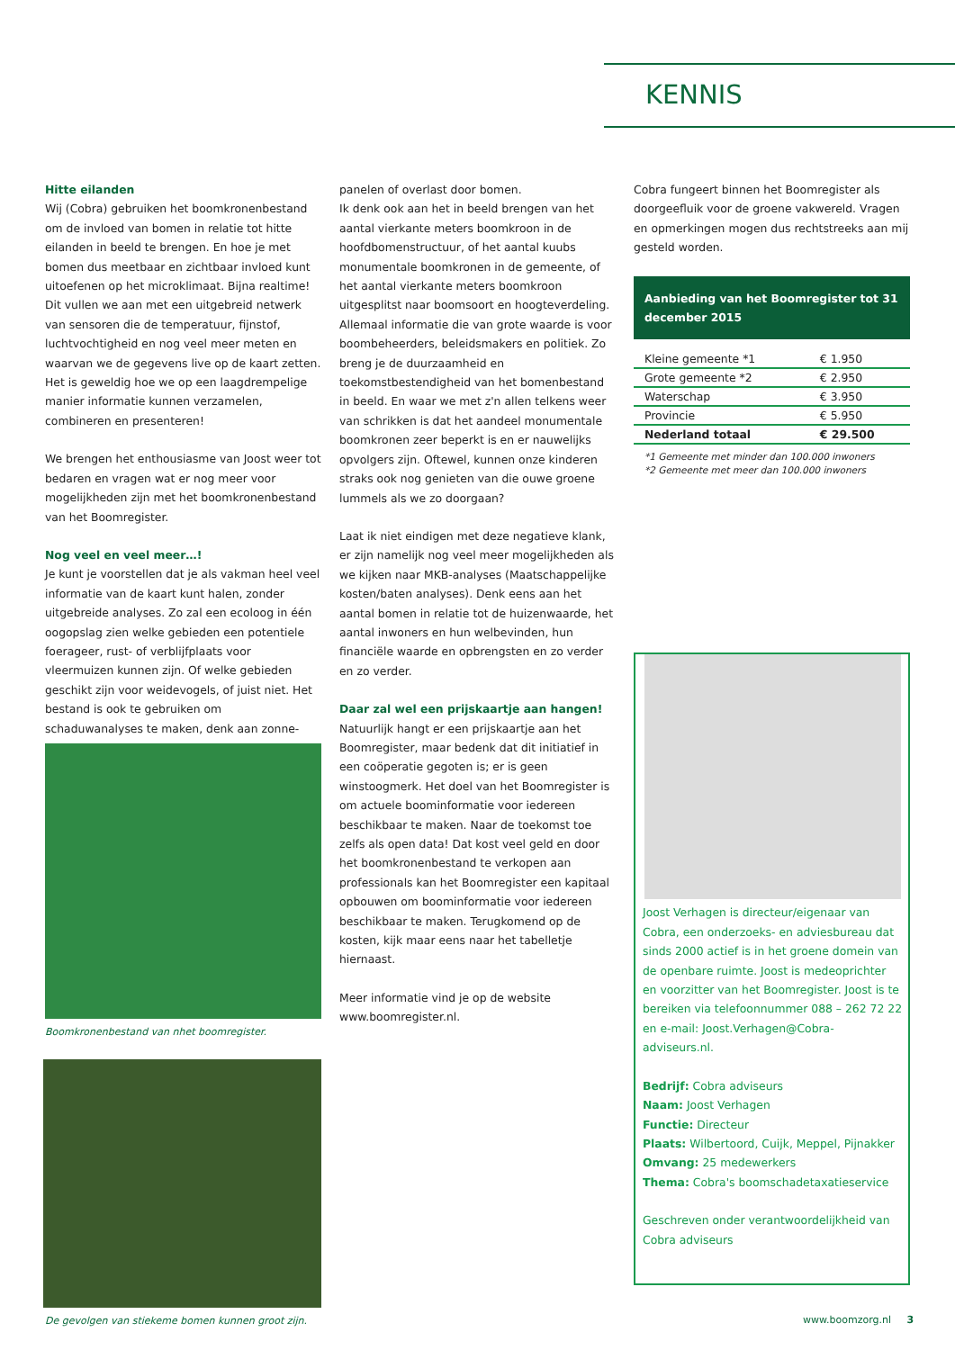KENNIS
Hitte eilanden
Wij (Cobra) gebruiken het boomkronenbestand om de invloed van bomen in relatie tot hitte eilanden in beeld te brengen. En hoe je met bomen dus meetbaar en zichtbaar invloed kunt uitoefenen op het microklimaat. Bijna realtime! Dit vullen we aan met een uitgebreid netwerk van sensoren die de temperatuur, fijnstof, luchtvochtigheid en nog veel meer meten en waarvan we de gegevens live op de kaart zetten. Het is geweldig hoe we op een laagdrempelige manier informatie kunnen verzamelen, combineren en presenteren!
We brengen het enthousiasme van Joost weer tot bedaren en vragen wat er nog meer voor mogelijkheden zijn met het boomkronenbestand van het Boomregister.
Nog veel en veel meer…!
Je kunt je voorstellen dat je als vakman heel veel informatie van de kaart kunt halen, zonder uitgebreide analyses. Zo zal een ecoloog in één oogopslag zien welke gebieden een potentiele foerageer, rust- of verblijfplaats voor vleermuizen kunnen zijn. Of welke gebieden geschikt zijn voor weidevogels, of juist niet. Het bestand is ook te gebruiken om schaduwanalyses te maken, denk aan zonne-
Boomkronenbestand van nhet boomregister.
De gevolgen van stiekeme bomen kunnen groot zijn.
panelen of overlast door bomen.
Ik denk ook aan het in beeld brengen van het aantal vierkante meters boomkroon in de hoofdbomenstructuur, of het aantal kuubs monumentale boomkronen in de gemeente, of het aantal vierkante meters boomkroon uitgesplitst naar boomsoort en hoogteverdeling. Allemaal informatie die van grote waarde is voor boombeheerders, beleidsmakers en politiek. Zo breng je de duurzaamheid en toekomstbestendigheid van het bomenbestand in beeld. En waar we met z'n allen telkens weer van schrikken is dat het aandeel monumentale boomkronen zeer beperkt is en er nauwelijks opvolgers zijn. Oftewel, kunnen onze kinderen straks ook nog genieten van die ouwe groene lummels als we zo doorgaan?
Laat ik niet eindigen met deze negatieve klank, er zijn namelijk nog veel meer mogelijkheden als we kijken naar MKB-analyses (Maatschappelijke kosten/baten analyses). Denk eens aan het aantal bomen in relatie tot de huizenwaarde, het aantal inwoners en hun welbevinden, hun financiële waarde en opbrengsten en zo verder en zo verder.
Daar zal wel een prijskaartje aan hangen!
Natuurlijk hangt er een prijskaartje aan het Boomregister, maar bedenk dat dit initiatief in een coöperatie gegoten is; er is geen winstoogmerk. Het doel van het Boomregister is om actuele boominformatie voor iedereen beschikbaar te maken. Naar de toekomst toe zelfs als open data! Dat kost veel geld en door het boomkronenbestand te verkopen aan professionals kan het Boomregister een kapitaal opbouwen om boominformatie voor iedereen beschikbaar te maken. Terugkomend op de kosten, kijk maar eens naar het tabelletje hiernaast.
Meer informatie vind je op de website www.boomregister.nl.
Cobra fungeert binnen het Boomregister als doorgeefluik voor de groene vakwereld. Vragen en opmerkingen mogen dus rechtstreeks aan mij gesteld worden.
Aanbieding van het Boomregister tot 31 december 2015
| Kleine gemeente *1 | € 1.950 |
| Grote gemeente *2 | € 2.950 |
| Waterschap | € 3.950 |
| Provincie | € 5.950 |
| Nederland totaal | € 29.500 |
*1 Gemeente met minder dan 100.000 inwoners
*2 Gemeente met meer dan 100.000 inwoners
Joost Verhagen is directeur/eigenaar van Cobra, een onderzoeks- en adviesbureau dat sinds 2000 actief is in het groene domein van de openbare ruimte. Joost is medeoprichter en voorzitter van het Boomregister. Joost is te bereiken via telefoonnummer 088 – 262 72 22 en e-mail: Joost.Verhagen@Cobra-adviseurs.nl.
Bedrijf: Cobra adviseurs
Naam: Joost Verhagen
Functie: Directeur
Plaats: Wilbertoord, Cuijk, Meppel, Pijnakker
Omvang: 25 medewerkers
Thema: Cobra's boomschadetaxatieservice
Geschreven onder verantwoordelijkheid van Cobra adviseurs
www.boomzorg.nl 3